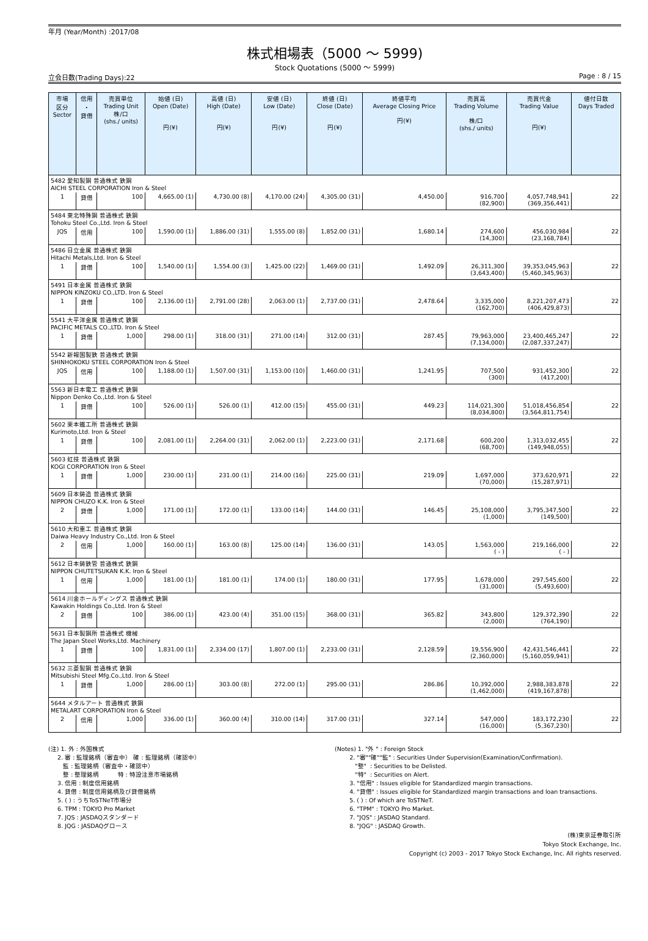年月 (Year/Month) :2017/08
株式相場表（5000 ～ 5999)
Stock Quotations (5000 ～ 5999)
立会日数(Trading Days):22 Page : 8 / 15
| 市場 区分 Sector | 信用 ・ 貸借 | 売買単位 Trading Unit 株/口 (shs./ units) | 始値 (日) Open (Date) 円(¥) | 高値 (日) High (Date) 円(¥) | 安値 (日) Low (Date) 円(¥) | 終値 (日) Close (Date) 円(¥) | 終値平均 Average Closing Price 円(¥) | 売買高 Trading Volume 株/口 (shs./ units) | 売買代金 Trading Value 円(¥) | 値付日数 Days Traded |
| --- | --- | --- | --- | --- | --- | --- | --- | --- | --- | --- |
| 5482 愛知製鋼 普通株式 鉄鋼 AICHI STEEL CORPORATION Iron & Steel | | | | | | | | | | |
| 1 | 貸借 | 100 | 4,665.00 (1) | 4,730.00 (8) | 4,170.00 (24) | 4,305.00 (31) | 4,450.00 | 916,700 (82,900) | 4,057,748,941 (369,356,441) | 22 |
| 5484 東北特殊鋼 普通株式 鉄鋼 Tohoku Steel Co.,Ltd. Iron & Steel | | | | | | | | | | |
| JQS | 信用 | 100 | 1,590.00 (1) | 1,886.00 (31) | 1,555.00 (8) | 1,852.00 (31) | 1,680.14 | 274,600 (14,300) | 456,030,984 (23,168,784) | 22 |
| 5486 日立金属 普通株式 鉄鋼 Hitachi Metals,Ltd. Iron & Steel | | | | | | | | | | |
| 1 | 貸借 | 100 | 1,540.00 (1) | 1,554.00 (3) | 1,425.00 (22) | 1,469.00 (31) | 1,492.09 | 26,311,300 (3,643,400) | 39,353,045,963 (5,460,345,963) | 22 |
| 5491 日本金属 普通株式 鉄鋼 NIPPON KINZOKU CO.,LTD. Iron & Steel | | | | | | | | | | |
| 1 | 貸借 | 100 | 2,136.00 (1) | 2,791.00 (28) | 2,063.00 (1) | 2,737.00 (31) | 2,478.64 | 3,335,000 (162,700) | 8,221,207,473 (406,429,873) | 22 |
| 5541 大平洋金属 普通株式 鉄鋼 PACIFIC METALS CO.,LTD. Iron & Steel | | | | | | | | | | |
| 1 | 貸借 | 1,000 | 298.00 (1) | 318.00 (31) | 271.00 (14) | 312.00 (31) | 287.45 | 79,963,000 (7,134,000) | 23,400,465,247 (2,087,337,247) | 22 |
| 5542 新報国製鉄 普通株式 鉄鋼 SHINHOKOKU STEEL CORPORATION Iron & Steel | | | | | | | | | | |
| JQS | 信用 | 100 | 1,188.00 (1) | 1,507.00 (31) | 1,153.00 (10) | 1,460.00 (31) | 1,241.95 | 707,500 (300) | 931,452,300 (417,200) | 22 |
| 5563 新日本電工 普通株式 鉄鋼 Nippon Denko Co.,Ltd. Iron & Steel | | | | | | | | | | |
| 1 | 貸借 | 100 | 526.00 (1) | 526.00 (1) | 412.00 (15) | 455.00 (31) | 449.23 | 114,021,300 (8,034,800) | 51,018,456,854 (3,564,811,754) | 22 |
| 5602 栗本鐵工所 普通株式 鉄鋼 Kurimoto,Ltd. Iron & Steel | | | | | | | | | | |
| 1 | 貸借 | 100 | 2,081.00 (1) | 2,264.00 (31) | 2,062.00 (1) | 2,223.00 (31) | 2,171.68 | 600,200 (68,700) | 1,313,032,455 (149,948,055) | 22 |
| 5603 虹技 普通株式 鉄鋼 KOGI CORPORATION Iron & Steel | | | | | | | | | | |
| 1 | 貸借 | 1,000 | 230.00 (1) | 231.00 (1) | 214.00 (16) | 225.00 (31) | 219.09 | 1,697,000 (70,000) | 373,620,971 (15,287,971) | 22 |
| 5609 日本鋳造 普通株式 鉄鋼 NIPPON CHUZO K.K. Iron & Steel | | | | | | | | | | |
| 2 | 貸借 | 1,000 | 171.00 (1) | 172.00 (1) | 133.00 (14) | 144.00 (31) | 146.45 | 25,108,000 (1,000) | 3,795,347,500 (149,500) | 22 |
| 5610 大和重工 普通株式 鉄鋼 Daiwa Heavy Industry Co.,Ltd. Iron & Steel | | | | | | | | | | |
| 2 | 信用 | 1,000 | 160.00 (1) | 163.00 (8) | 125.00 (14) | 136.00 (31) | 143.05 | 1,563,000 ( - ) | 219,166,000 ( - ) | 22 |
| 5612 日本鋳鉄管 普通株式 鉄鋼 NIPPON CHUTETSUKAN K.K. Iron & Steel | | | | | | | | | | |
| 1 | 信用 | 1,000 | 181.00 (1) | 181.00 (1) | 174.00 (1) | 180.00 (31) | 177.95 | 1,678,000 (31,000) | 297,545,600 (5,493,600) | 22 |
| 5614 川金ホールディングス 普通株式 鉄鋼 Kawakin Holdings Co.,Ltd. Iron & Steel | | | | | | | | | | |
| 2 | 貸借 | 100 | 386.00 (1) | 423.00 (4) | 351.00 (15) | 368.00 (31) | 365.82 | 343,800 (2,000) | 129,372,390 (764,190) | 22 |
| 5631 日本製鋼所 普通株式 機械 The Japan Steel Works,Ltd. Machinery | | | | | | | | | | |
| 1 | 貸借 | 100 | 1,831.00 (1) | 2,334.00 (17) | 1,807.00 (1) | 2,233.00 (31) | 2,128.59 | 19,556,900 (2,360,000) | 42,431,546,441 (5,160,059,941) | 22 |
| 5632 三菱製鋼 普通株式 鉄鋼 Mitsubishi Steel Mfg.Co.,Ltd. Iron & Steel | | | | | | | | | | |
| 1 | 貸借 | 1,000 | 286.00 (1) | 303.00 (8) | 272.00 (1) | 295.00 (31) | 286.86 | 10,392,000 (1,462,000) | 2,988,383,878 (419,167,878) | 22 |
| 5644 メタルアート 普通株式 鉄鋼 METALART CORPORATION Iron & Steel | | | | | | | | | | |
| 2 | 信用 | 1,000 | 336.00 (1) | 360.00 (4) | 310.00 (14) | 317.00 (31) | 327.14 | 547,000 (16,000) | 183,172,230 (5,367,230) | 22 |
(注) 1. 外 : 外国株式 2. 審 : 監理銘柄（審査中） 確 : 監理銘柄（確認中） 監 : 監理銘柄（審査中・確認中） 整 : 整理銘柄 特 : 特設注意市場銘柄 3. 信用 : 制度信用銘柄 4. 貸借 : 制度信用銘柄及び貸借銘柄 5. ( ) : うちToSTNeT市場分 6. TPM : TOKYO Pro Market 7. JQS : JASDAQスタンダード 8. JQG : JASDAQグロース
(Notes) 1. "外 " : Foreign Stock 2. "審""確""監" : Securities Under Supervision(Examination/Confirmation). "整" : Securities to be Delisted. "特" : Securities on Alert. 3. "信用" : Issues eligible for Standardized margin transactions. 4. "貸借" : Issues eligible for Standardized margin transactions and loan transactions. 5. ( ) : Of which are ToSTNeT. 6. "TPM" : TOKYO Pro Market. 7. "JQS" : JASDAQ Standard. 8. "JQG" : JASDAQ Growth.
(株)東京証券取引所
Tokyo Stock Exchange, Inc.
Copyright (c) 2003 - 2017 Tokyo Stock Exchange, Inc. All rights reserved.